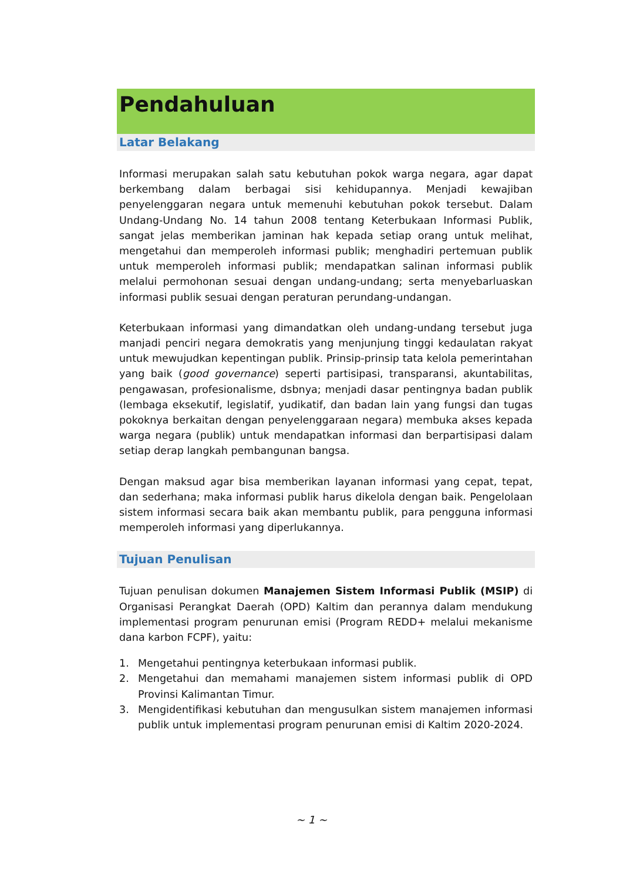Pendahuluan
Latar Belakang
Informasi merupakan salah satu kebutuhan pokok warga negara, agar dapat berkembang dalam berbagai sisi kehidupannya. Menjadi kewajiban penyelenggaran negara untuk memenuhi kebutuhan pokok tersebut. Dalam Undang-Undang No. 14 tahun 2008 tentang Keterbukaan Informasi Publik, sangat jelas memberikan jaminan hak kepada setiap orang untuk melihat, mengetahui dan memperoleh informasi publik; menghadiri pertemuan publik untuk memperoleh informasi publik; mendapatkan salinan informasi publik melalui permohonan sesuai dengan undang-undang; serta menyebarluaskan informasi publik sesuai dengan peraturan perundang-undangan.
Keterbukaan informasi yang dimandatkan oleh undang-undang tersebut juga manjadi penciri negara demokratis yang menjunjung tinggi kedaulatan rakyat untuk mewujudkan kepentingan publik. Prinsip-prinsip tata kelola pemerintahan yang baik (good governance) seperti partisipasi, transparansi, akuntabilitas, pengawasan, profesionalisme, dsbnya; menjadi dasar pentingnya badan publik (lembaga eksekutif, legislatif, yudikatif, dan badan lain yang fungsi dan tugas pokoknya berkaitan dengan penyelenggaraan negara) membuka akses kepada warga negara (publik) untuk mendapatkan informasi dan berpartisipasi dalam setiap derap langkah pembangunan bangsa.
Dengan maksud agar bisa memberikan layanan informasi yang cepat, tepat, dan sederhana; maka informasi publik harus dikelola dengan baik. Pengelolaan sistem informasi secara baik akan membantu publik, para pengguna informasi memperoleh informasi yang diperlukannya.
Tujuan Penulisan
Tujuan penulisan dokumen Manajemen Sistem Informasi Publik (MSIP) di Organisasi Perangkat Daerah (OPD) Kaltim dan perannya dalam mendukung implementasi program penurunan emisi (Program REDD+ melalui mekanisme dana karbon FCPF), yaitu:
1. Mengetahui pentingnya keterbukaan informasi publik.
2. Mengetahui dan memahami manajemen sistem informasi publik di OPD Provinsi Kalimantan Timur.
3. Mengidentifikasi kebutuhan dan mengusulkan sistem manajemen informasi publik untuk implementasi program penurunan emisi di Kaltim 2020-2024.
~ 1 ~